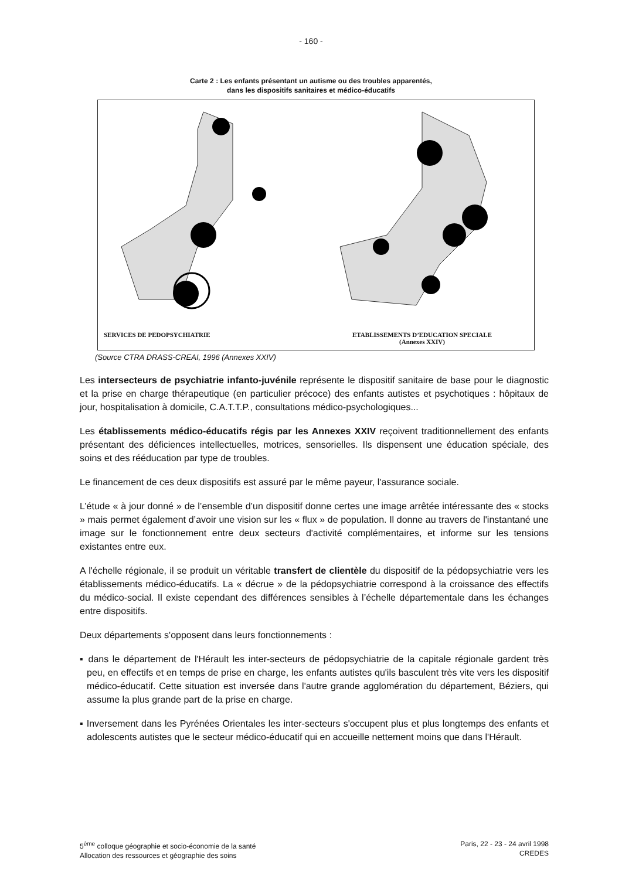- 160 -
Carte 2 : Les enfants présentant un autisme ou des troubles apparentés,
dans les dispositifs sanitaires et médico-éducatifs
SERVICES DE PEDOPSYCHIATRIE ETABLISSEMENTS D’EDUCATION SPECIALE
(Annexes XXIV)
(Source CTRA DRASS-CREAI, 1996 (Annexes XXIV)
Les intersecteurs de psychiatrie infanto-juvénile représente le dispositif sanitaire de base pour le diagnostic et la prise en charge thérapeutique (en particulier précoce) des enfants autistes et psychotiques : hôpitaux de jour, hospitalisation à domicile, C.A.T.T.P., consultations médico-psychologiques...
Les établissements médico-éducatifs régis par les Annexes XXIV reçoivent traditionnellement des enfants présentant des déficiences intellectuelles, motrices, sensorielles. Ils dispensent une éducation spéciale, des soins et des rééducation par type de troubles.
Le financement de ces deux dispositifs est assuré par le même payeur, l'assurance sociale.
L’étude « à jour donné » de l’ensemble d’un dispositif donne certes une image arrêtée intéressante des « stocks » mais permet également d’avoir une vision sur les « flux » de population. Il donne au travers de l'instantané une image sur le fonctionnement entre deux secteurs d'activité complémentaires, et informe sur les tensions existantes entre eux.
A l'échelle régionale, il se produit un véritable transfert de clientèle du dispositif de la pédopsychiatrie vers les établissements médico-éducatifs. La « décrue » de la pédopsychiatrie correspond à la croissance des effectifs du médico-social. Il existe cependant des différences sensibles à l’échelle départementale dans les échanges entre dispositifs.
Deux départements s'opposent dans leurs fonctionnements :
▪ dans le département de l'Hérault les inter-secteurs de pédopsychiatrie de la capitale régionale gardent très peu, en effectifs et en temps de prise en charge, les enfants autistes qu'ils basculent très vite vers les dispositif médico-éducatif. Cette situation est inversée dans l'autre grande agglomération du département, Béziers, qui assume la plus grande part de la prise en charge.
▪ Inversement dans les Pyrénées Orientales les inter-secteurs s'occupent plus et plus longtemps des enfants et adolescents autistes que le secteur médico-éducatif qui en accueille nettement moins que dans l'Hérault.
5<sup>ème</sup> colloque géographie et socio-économie de la santé
Allocation des ressources et géographie des soins
Paris, 22 - 23 - 24 avril 1998
CREDES